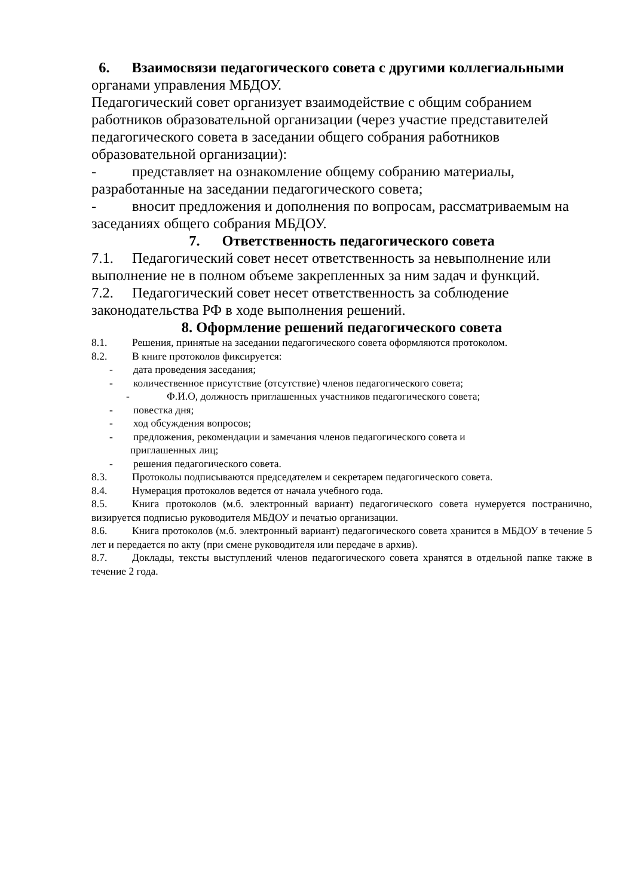6. Взаимосвязи педагогического совета с другими коллегиальными органами управления МБДОУ.
Педагогический совет организует взаимодействие с общим собранием работников образовательной организации (через участие представителей педагогического совета в заседании общего собрания работников образовательной организации):
- представляет на ознакомление общему собранию материалы, разработанные на заседании педагогического совета;
- вносит предложения и дополнения по вопросам, рассматриваемым на заседаниях общего собрания МБДОУ.
7. Ответственность педагогического совета
7.1. Педагогический совет несет ответственность за невыполнение или выполнение не в полном объеме закрепленных за ним задач и функций.
7.2. Педагогический совет несет ответственность за соблюдение законодательства РФ в ходе выполнения решений.
8. Оформление решений педагогического совета
8.1. Решения, принятые на заседании педагогического совета оформляются протоколом.
8.2. В книге протоколов фиксируется:
- дата проведения заседания;
- количественное присутствие (отсутствие) членов педагогического совета;
- Ф.И.О, должность приглашенных участников педагогического совета;
- повестка дня;
- ход обсуждения вопросов;
- предложения, рекомендации и замечания членов педагогического совета и
приглашенных лиц;
- решения педагогического совета.
8.3. Протоколы подписываются председателем и секретарем педагогического совета.
8.4. Нумерация протоколов ведется от начала учебного года.
8.5. Книга протоколов (м.б. электронный вариант) педагогического совета нумеруется постранично, визируется подписью руководителя МБДОУ и печатью организации.
8.6. Книга протоколов (м.б. электронный вариант) педагогического совета хранится в МБДОУ в течение 5 лет и передается по акту (при смене руководителя или передаче в архив).
8.7. Доклады, тексты выступлений членов педагогического совета хранятся в отдельной папке также в течение 2 года.